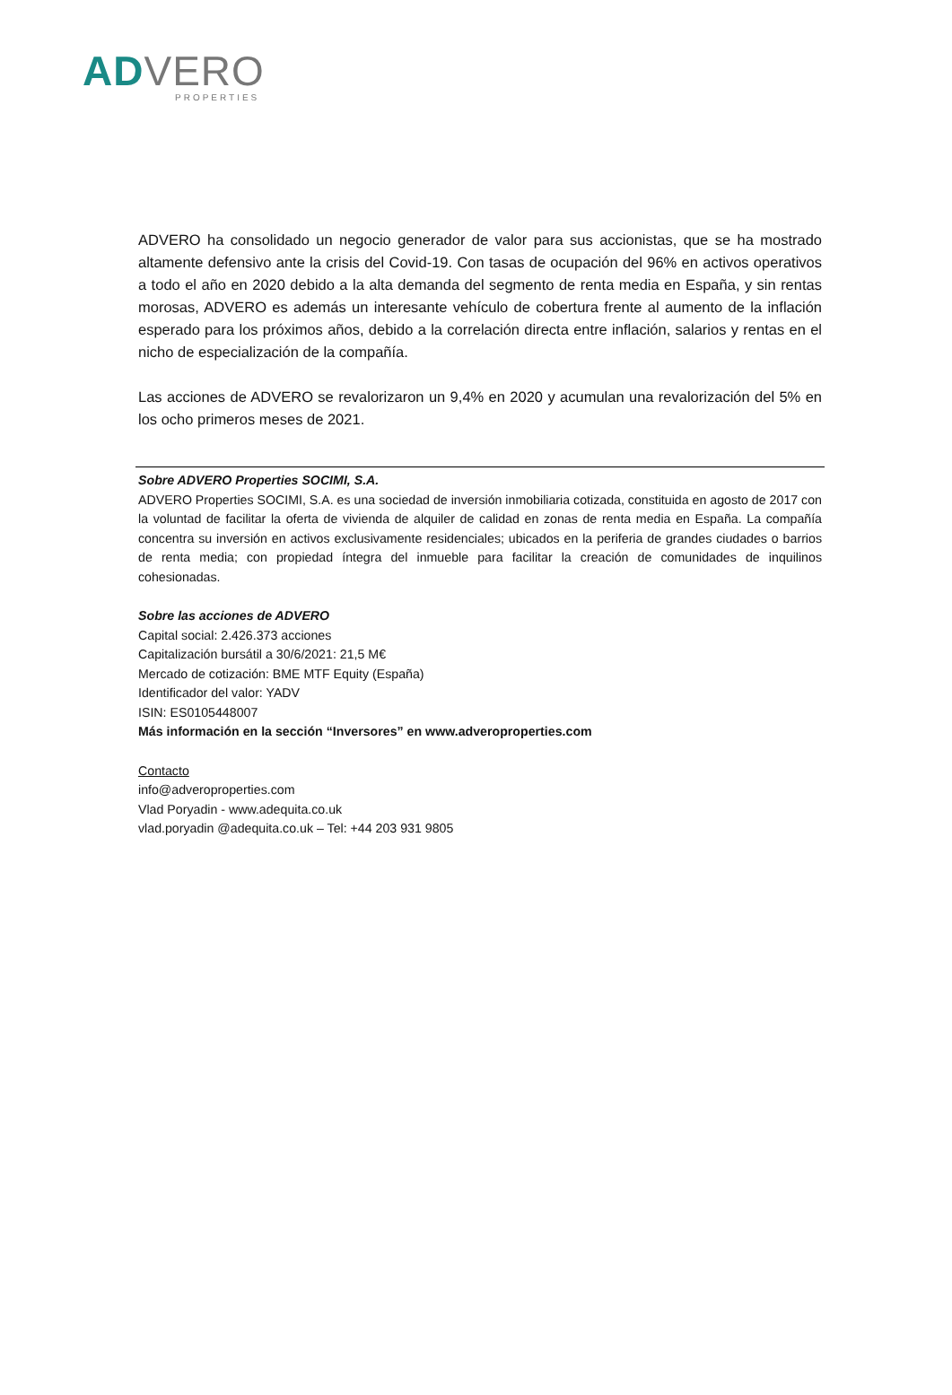AD VERO
PROPERTIES
ADVERO ha consolidado un negocio generador de valor para sus accionistas, que se ha mostrado altamente defensivo ante la crisis del Covid-19. Con tasas de ocupación del 96% en activos operativos a todo el año en 2020 debido a la alta demanda del segmento de renta media en España, y sin rentas morosas, ADVERO es además un interesante vehículo de cobertura frente al aumento de la inflación esperado para los próximos años, debido a la correlación directa entre inflación, salarios y rentas en el nicho de especialización de la compañía.
Las acciones de ADVERO se revalorizaron un 9,4% en 2020 y acumulan una revalorización del 5% en los ocho primeros meses de 2021.
Sobre ADVERO Properties SOCIMI, S.A.
ADVERO Properties SOCIMI, S.A. es una sociedad de inversión inmobiliaria cotizada, constituida en agosto de 2017 con la voluntad de facilitar la oferta de vivienda de alquiler de calidad en zonas de renta media en España. La compañía concentra su inversión en activos exclusivamente residenciales; ubicados en la periferia de grandes ciudades o barrios de renta media; con propiedad íntegra del inmueble para facilitar la creación de comunidades de inquilinos cohesionadas.
Sobre las acciones de ADVERO
Capital social: 2.426.373 acciones
Capitalización bursátil a 30/6/2021: 21,5 M€
Mercado de cotización: BME MTF Equity (España)
Identificador del valor: YADV
ISIN: ES0105448007
Más información en la sección “Inversores” en www.adveroproperties.com
Contacto
info@adveroproperties.com
Vlad Poryadin - www.adequita.co.uk
vlad.poryadin @adequita.co.uk – Tel: +44 203 931 9805